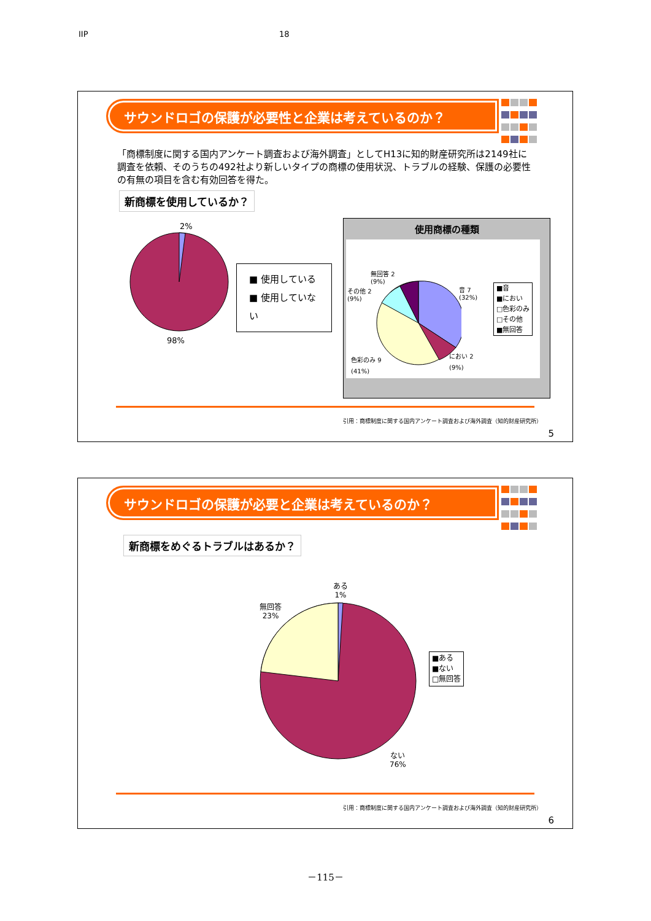IIP 18
サウンドロゴの保護が必要性と企業は考えているのか？
「商標制度に関する国内アンケート調査および海外調査」としてH13に知的財産研究所は2149社に調査を依頼、そのうちの492社より新しいタイプの商標の使用状況、トラブルの経験、保護の必要性の有無の項目を含む有効回答を得た。
新商標を使用しているか？
2%
98%
■ 使用している
■ 使用していない
使用商標の種類
無回答 2
(9%)
その他 2
(9%)
音 7
(32%)
におい 2
(9%)
色彩のみ 9
(41%)
■音
■におい
□色彩のみ
□その他
■無回答
引用：商標制度に関する国内アンケート調査および海外調査（知的財産研究所）
5
サウンドロゴの保護が必要と企業は考えているのか？
新商標をめぐるトラブルはあるか？
ある
1%
無回答
23%
ない
76%
■ある
■ない
□無回答
引用：商標制度に関する国内アンケート調査および海外調査（知的財産研究所）
6
－115－